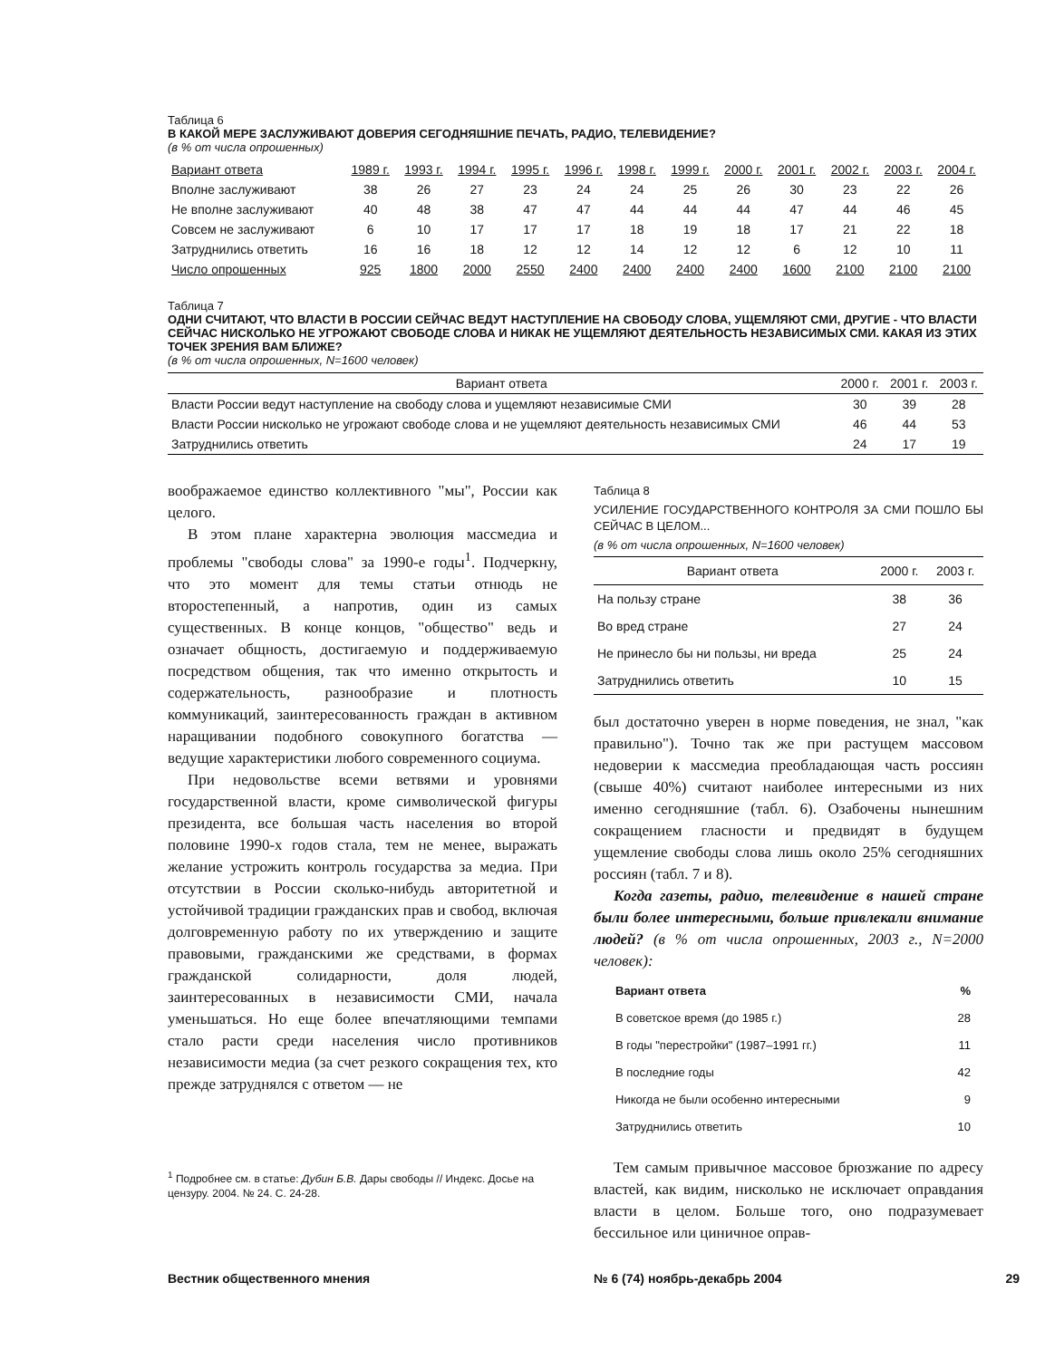Таблица 6
В КАКОЙ МЕРЕ ЗАСЛУЖИВАЮТ ДОВЕРИЯ СЕГОДНЯШНИЕ ПЕЧАТЬ, РАДИО, ТЕЛЕВИДЕНИЕ?
(в % от числа опрошенных)
| Вариант ответа | 1989 г. | 1993 г. | 1994 г. | 1995 г. | 1996 г. | 1998 г. | 1999 г. | 2000 г. | 2001 г. | 2002 г. | 2003 г. | 2004 г. |
| --- | --- | --- | --- | --- | --- | --- | --- | --- | --- | --- | --- | --- |
| Вполне заслуживают | 38 | 26 | 27 | 23 | 24 | 24 | 25 | 26 | 30 | 23 | 22 | 26 |
| Не вполне заслуживают | 40 | 48 | 38 | 47 | 47 | 44 | 44 | 44 | 47 | 44 | 46 | 45 |
| Совсем не заслуживают | 6 | 10 | 17 | 17 | 17 | 18 | 19 | 18 | 17 | 21 | 22 | 18 |
| Затруднились ответить | 16 | 16 | 18 | 12 | 12 | 14 | 12 | 12 | 6 | 12 | 10 | 11 |
| Число опрошенных | 925 | 1800 | 2000 | 2550 | 2400 | 2400 | 2400 | 2400 | 1600 | 2100 | 2100 | 2100 |
Таблица 7
ОДНИ СЧИТАЮТ, ЧТО ВЛАСТИ В РОССИИ СЕЙЧАС ВЕДУТ НАСТУПЛЕНИЕ НА СВОБОДУ СЛОВА, УЩЕМЛЯЮТ СМИ, ДРУГИЕ - ЧТО ВЛАСТИ СЕЙЧАС НИСКОЛЬКО НЕ УГРОЖАЮТ СВОБОДЕ СЛОВА И НИКАК НЕ УЩЕМЛЯЮТ ДЕЯТЕЛЬНОСТЬ НЕЗАВИСИМЫХ СМИ. КАКАЯ ИЗ ЭТИХ ТОЧЕК ЗРЕНИЯ ВАМ БЛИЖЕ?
(в % от числа опрошенных, N=1600 человек)
| Вариант ответа | 2000 г. | 2001 г. | 2003 г. |
| --- | --- | --- | --- |
| Власти России ведут наступление на свободу слова и ущемляют независимые СМИ | 30 | 39 | 28 |
| Власти России нисколько не угрожают свободе слова и не ущемляют деятельность независимых СМИ | 46 | 44 | 53 |
| Затруднились ответить | 24 | 17 | 19 |
воображаемое единство коллективного "мы", России как целого.
В этом плане характерна эволюция массмедиа и проблемы "свободы слова" за 1990-е годы<sup>1</sup>. Подчеркну, что это момент для темы статьи отнюдь не второстепенный, а напротив, один из самых существенных. В конце концов, "общество" ведь и означает общность, достигаемую и поддерживаемую посредством общения, так что именно открытость и содержательность, разнообразие и плотность коммуникаций, заинтересованность граждан в активном наращивании подобного совокупного богатства — ведущие характеристики любого современного социума.
При недовольстве всеми ветвями и уровнями государственной власти, кроме символической фигуры президента, все большая часть населения во второй половине 1990-х годов стала, тем не менее, выражать желание устрожить контроль государства за медиа. При отсутствии в России сколько-нибудь авторитетной и устойчивой традиции гражданских прав и свобод, включая долговременную работу по их утверждению и защите правовыми, гражданскими же средствами, в формах гражданской солидарности, доля людей, заинтересованных в независимости СМИ, начала уменьшаться. Но еще более впечатляющими темпами стало расти среди населения число противников независимости медиа (за счет резкого сокращения тех, кто прежде затруднялся с ответом — не
<sup>1</sup> Подробнее см. в статье: Дубин Б.В. Дары свободы // Индекс. Досье на цензуру. 2004. № 24. С. 24-28.
Таблица 8
УСИЛЕНИЕ ГОСУДАРСТВЕННОГО КОНТРОЛЯ ЗА СМИ ПОШЛО БЫ СЕЙЧАС В ЦЕЛОМ...
(в % от числа опрошенных, N=1600 человек)
| Вариант ответа | 2000 г. | 2003 г. |
| --- | --- | --- |
| На пользу стране | 38 | 36 |
| Во вред стране | 27 | 24 |
| Не принесло бы ни пользы, ни вреда | 25 | 24 |
| Затруднились ответить | 10 | 15 |
был достаточно уверен в норме поведения, не знал, "как правильно"). Точно так же при растущем массовом недоверии к массмедиа преобладающая часть россиян (свыше 40%) считают наиболее интересными из них именно сегодняшние (табл. 6). Озабочены нынешним сокращением гласности и предвидят в будущем ущемление свободы слова лишь около 25% сегодняшних россиян (табл. 7 и 8).
Когда газеты, радио, телевидение в нашей стране были более интересными, больше привлекали внимание людей? (в % от числа опрошенных, 2003 г., N=2000 человек):
| Вариант ответа | % |
| --- | --- |
| В советское время (до 1985 г.) | 28 |
| В годы "перестройки" (1987–1991 гг.) | 11 |
| В последние годы | 42 |
| Никогда не были особенно интересными | 9 |
| Затруднились ответить | 10 |
Тем самым привычное массовое брюзжание по адресу властей, как видим, нисколько не исключает оправдания власти в целом. Больше того, оно подразумевает бессильное или циничное оправ-
Вестник общественного мнения № 6 (74) ноябрь-декабрь 2004 29